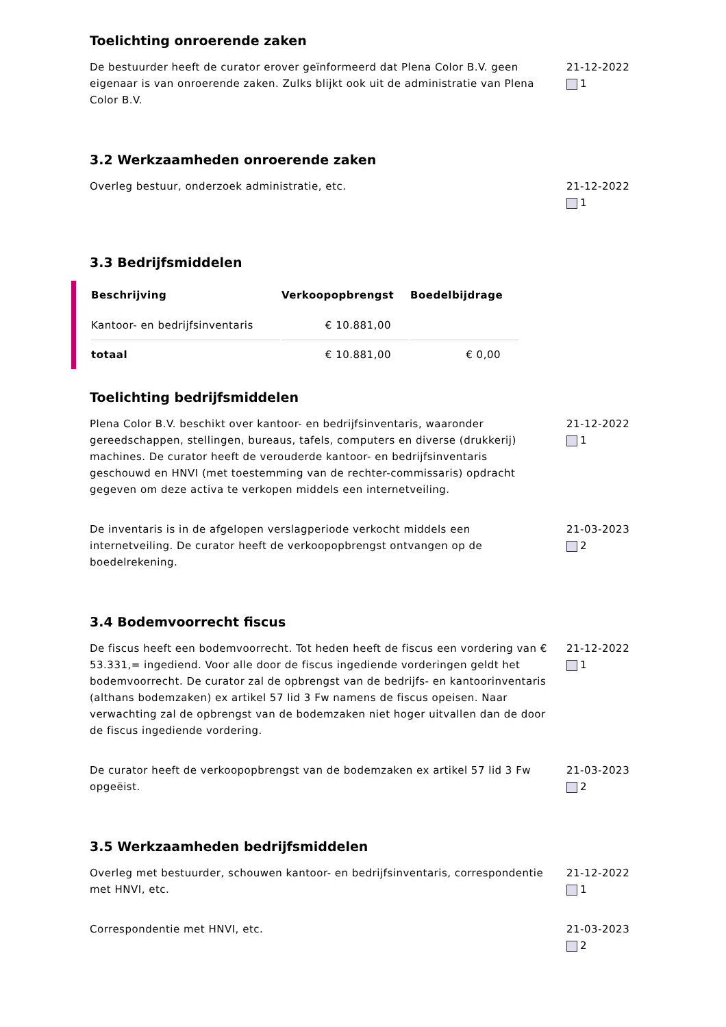Toelichting onroerende zaken
De bestuurder heeft de curator erover geïnformeerd dat Plena Color B.V. geen eigenaar is van onroerende zaken. Zulks blijkt ook uit de administratie van Plena Color B.V.
21-12-2022
1
3.2 Werkzaamheden onroerende zaken
Overleg bestuur, onderzoek administratie, etc. 21-12-2022
1
3.3 Bedrijfsmiddelen
| Beschrijving | Verkoopopbrengst | Boedelbijdrage |
| --- | --- | --- |
| Kantoor- en bedrijfsinventaris | € 10.881,00 | |
| totaal | € 10.881,00 | € 0,00 |
Toelichting bedrijfsmiddelen
Plena Color B.V. beschikt over kantoor- en bedrijfsinventaris, waaronder gereedschappen, stellingen, bureaus, tafels, computers en diverse (drukkerij) machines. De curator heeft de verouderde kantoor- en bedrijfsinventaris geschouwd en HNVI (met toestemming van de rechter-commissaris) opdracht gegeven om deze activa te verkopen middels een internetveiling.
21-12-2022
1
De inventaris is in de afgelopen verslagperiode verkocht middels een internetveiling. De curator heeft de verkoopopbrengst ontvangen op de boedelrekening.
21-03-2023
2
3.4 Bodemvoorrecht fiscus
De fiscus heeft een bodemvoorrecht. Tot heden heeft de fiscus een vordering van € 53.331,= ingediend. Voor alle door de fiscus ingediende vorderingen geldt het bodemvoorrecht. De curator zal de opbrengst van de bedrijfs- en kantoorinventaris (althans bodemzaken) ex artikel 57 lid 3 Fw namens de fiscus opeisen. Naar verwachting zal de opbrengst van de bodemzaken niet hoger uitvallen dan de door de fiscus ingediende vordering.
21-12-2022
1
De curator heeft de verkoopopbrengst van de bodemzaken ex artikel 57 lid 3 Fw opgeëist.
21-03-2023
2
3.5 Werkzaamheden bedrijfsmiddelen
Overleg met bestuurder, schouwen kantoor- en bedrijfsinventaris, correspondentie met HNVI, etc.
21-12-2022
1
Correspondentie met HNVI, etc. 21-03-2023
2